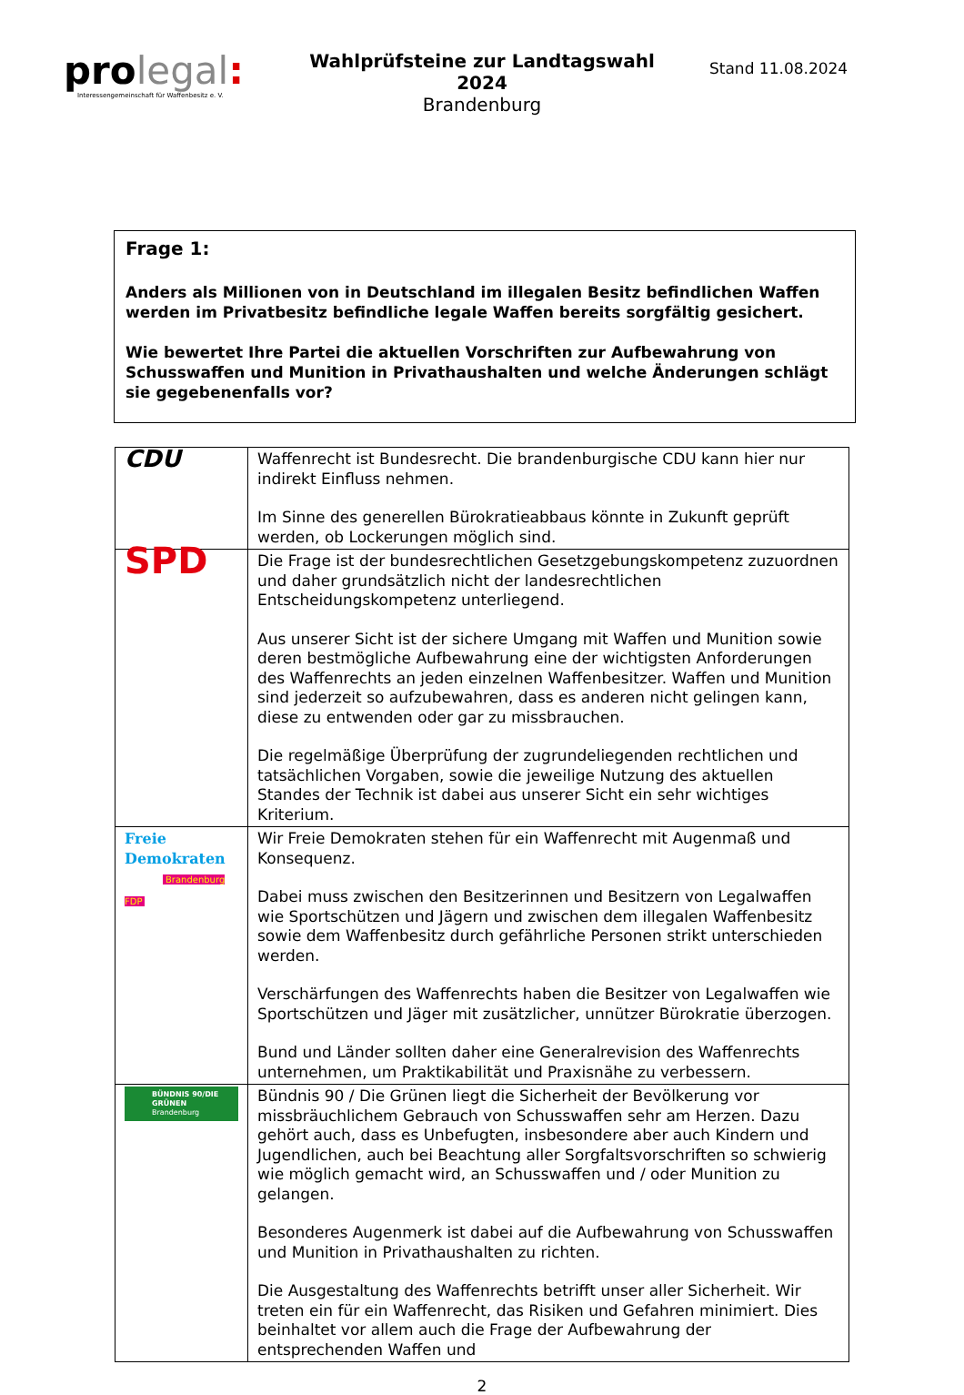pro legal:
Interessengemeinschaft für Waffenbesitz e. V.
Wahlprüfsteine zur Landtagswahl 2024
Brandenburg
Stand 11.08.2024
Frage 1:
Anders als Millionen von in Deutschland im illegalen Besitz befindlichen Waffen werden im Privatbesitz befindliche legale Waffen bereits sorgfältig gesichert.
Wie bewertet Ihre Partei die aktuellen Vorschriften zur Aufbewahrung von Schusswaffen und Munition in Privathaushalten und welche Änderungen schlägt sie gegebenenfalls vor?
| CDU | Waffenrecht ist Bundesrecht. Die brandenburgische CDU kann hier nur indirekt Einfluss nehmen. Im Sinne des generellen Bürokratieabbaus könnte in Zukunft geprüft werden, ob Lockerungen möglich sind. |
| SPD | Die Frage ist der bundesrechtlichen Gesetzgebungskompetenz zuzuordnen und daher grundsätzlich nicht der landesrechtlichen Entscheidungskompetenz unterliegend. Aus unserer Sicht ist der sichere Umgang mit Waffen und Munition sowie deren bestmögliche Aufbewahrung eine der wichtigsten Anforderungen des Waffenrechts an jeden einzelnen Waffenbesitzer. Waffen und Munition sind jederzeit so aufzubewahren, dass es anderen nicht gelingen kann, diese zu entwenden oder gar zu missbrauchen. Die regelmäßige Überprüfung der zugrundeliegenden rechtlichen und tatsächlichen Vorgaben, sowie die jeweilige Nutzung des aktuellen Standes der Technik ist dabei aus unserer Sicht ein sehr wichtiges Kriterium. |
| Freie Demokraten Brandenburg FDP | Wir Freie Demokraten stehen für ein Waffenrecht mit Augenmaß und Konsequenz. Dabei muss zwischen den Besitzerinnen und Besitzern von Legalwaffen wie Sportschützen und Jägern und zwischen dem illegalen Waffenbesitz sowie dem Waffenbesitz durch gefährliche Personen strikt unterschieden werden. Verschärfungen des Waffenrechts haben die Besitzer von Legalwaffen wie Sportschützen und Jäger mit zusätzlicher, unnützer Bürokratie überzogen. Bund und Länder sollten daher eine Generalrevision des Waffenrechts unternehmen, um Praktikabilität und Praxisnähe zu verbessern. |
| BÜNDNIS 90/DIE GRÜNEN Brandenburg | Bündnis 90 / Die Grünen liegt die Sicherheit der Bevölkerung vor missbräuchlichem Gebrauch von Schusswaffen sehr am Herzen. Dazu gehört auch, dass es Unbefugten, insbesondere aber auch Kindern und Jugendlichen, auch bei Beachtung aller Sorgfaltsvorschriften so schwierig wie möglich gemacht wird, an Schusswaffen und / oder Munition zu gelangen. Besonderes Augenmerk ist dabei auf die Aufbewahrung von Schusswaffen und Munition in Privathaushalten zu richten. Die Ausgestaltung des Waffenrechts betrifft unser aller Sicherheit. Wir treten ein für ein Waffenrecht, das Risiken und Gefahren minimiert. Dies beinhaltet vor allem auch die Frage der Aufbewahrung der entsprechenden Waffen und |
2